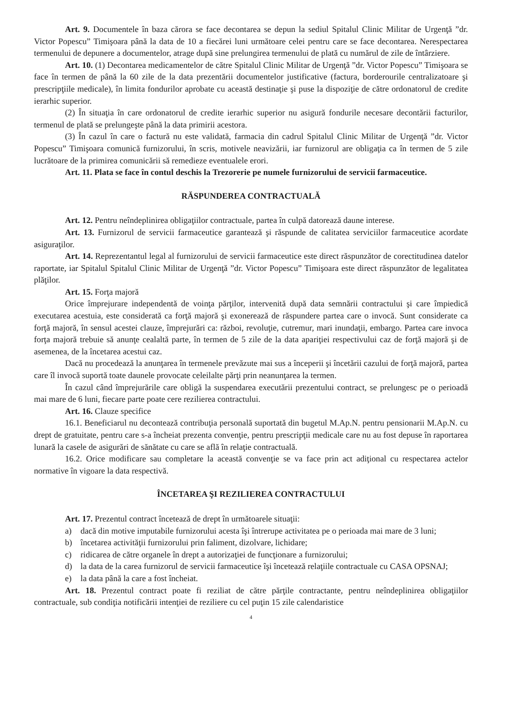Art. 9. Documentele în baza cărora se face decontarea se depun la sediul Spitalul Clinic Militar de Urgenţă ”dr. Victor Popescu” Timişoara până la data de 10 a fiecărei luni următoare celei pentru care se face decontarea. Nerespectarea termenului de depunere a documentelor, atrage după sine prelungirea termenului de plată cu numărul de zile de întârziere.
Art. 10. (1) Decontarea medicamentelor de către Spitalul Clinic Militar de Urgenţă ”dr. Victor Popescu” Timişoara se face în termen de până la 60 zile de la data prezentării documentelor justificative (factura, borderourile centralizatoare şi prescripţiile medicale), în limita fondurilor aprobate cu această destinaţie şi puse la dispoziţie de către ordonatorul de credite ierarhic superior.
(2) În situaţia în care ordonatorul de credite ierarhic superior nu asigură fondurile necesare decontării facturilor, termenul de plată se prelungeşte până la data primirii acestora.
(3) În cazul în care o factură nu este validată, farmacia din cadrul Spitalul Clinic Militar de Urgenţă ”dr. Victor Popescu” Timişoara comunică furnizorului, în scris, motivele neavizării, iar furnizorul are obligaţia ca în termen de 5 zile lucrătoare de la primirea comunicării să remedieze eventualele erori.
Art. 11. Plata se face în contul deschis la Trezorerie pe numele furnizorului de servicii farmaceutice.
RĂSPUNDEREA CONTRACTUALĂ
Art. 12. Pentru neîndeplinirea obligaţiilor contractuale, partea în culpă datorează daune interese.
Art. 13. Furnizorul de servicii farmaceutice garantează şi răspunde de calitatea serviciilor farmaceutice acordate asiguraţilor.
Art. 14. Reprezentantul legal al furnizorului de servicii farmaceutice este direct răspunzător de corectitudinea datelor raportate, iar Spitalul Spitalul Clinic Militar de Urgenţă ”dr. Victor Popescu” Timişoara este direct răspunzător de legalitatea plăţilor.
Art. 15. Forţa majoră
Orice împrejurare independentă de voinţa părţilor, intervenită după data semnării contractului şi care împiedică executarea acestuia, este considerată ca forţă majoră şi exonerează de răspundere partea care o invocă. Sunt considerate ca forţă majoră, în sensul acestei clauze, împrejurări ca: război, revoluţie, cutremur, mari inundaţii, embargo. Partea care invoca forţa majoră trebuie să anunţe cealaltă parte, în termen de 5 zile de la data apariţiei respectivului caz de forţă majoră şi de asemenea, de la încetarea acestui caz.
Dacă nu procedează la anunţarea în termenele prevăzute mai sus a începerii şi încetării cazului de forţă majoră, partea care îl invocă suportă toate daunele provocate celeilalte părţi prin neanunţarea la termen.
În cazul când împrejurările care obligă la suspendarea executării prezentului contract, se prelungesc pe o perioadă mai mare de 6 luni, fiecare parte poate cere rezilierea contractului.
Art. 16. Clauze specifice
16.1. Beneficiarul nu decontează contribuţia personală suportată din bugetul M.Ap.N. pentru pensionarii M.Ap.N. cu drept de gratuitate, pentru care s-a încheiat prezenta convenţie, pentru prescripţii medicale care nu au fost depuse în raportarea lunară la casele de asigurări de sănătate cu care se află în relaţie contractuală.
16.2. Orice modificare sau completare la această convenţie se va face prin act adiţional cu respectarea actelor normative în vigoare la data respectivă.
ÎNCETAREA ŞI REZILIEREA CONTRACTULUI
Art. 17. Prezentul contract încetează de drept în următoarele situaţii:
a) dacă din motive imputabile furnizorului acesta îşi întrerupe activitatea pe o perioada mai mare de 3 luni;
b) încetarea activităţii furnizorului prin faliment, dizolvare, lichidare;
c) ridicarea de către organele în drept a autorizaţiei de funcţionare a furnizorului;
d) la data de la carea furnizorul de servicii farmaceutice îşi încetează relaţiile contractuale cu CASA OPSNAJ;
e) la data până la care a fost încheiat.
Art. 18. Prezentul contract poate fi reziliat de către părţile contractante, pentru neîndeplinirea obligaţiilor contractuale, sub condiţia notificării intenţiei de reziliere cu cel puţin 15 zile calendaristice
4